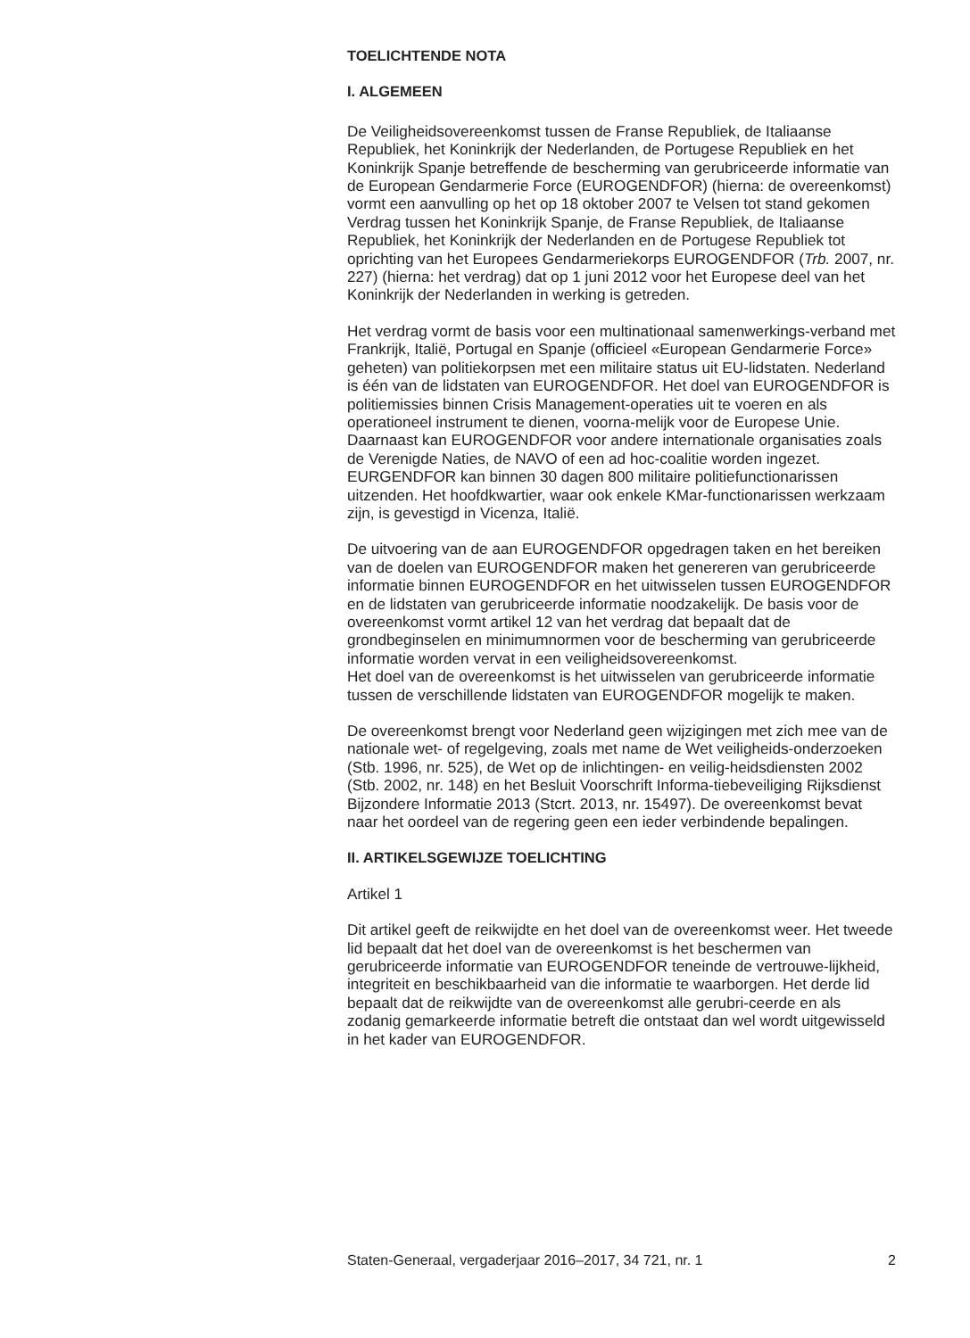TOELICHTENDE NOTA
I. ALGEMEEN
De Veiligheidsovereenkomst tussen de Franse Republiek, de Italiaanse Republiek, het Koninkrijk der Nederlanden, de Portugese Republiek en het Koninkrijk Spanje betreffende de bescherming van gerubriceerde informatie van de European Gendarmerie Force (EUROGENDFOR) (hierna: de overeenkomst) vormt een aanvulling op het op 18 oktober 2007 te Velsen tot stand gekomen Verdrag tussen het Koninkrijk Spanje, de Franse Republiek, de Italiaanse Republiek, het Koninkrijk der Nederlanden en de Portugese Republiek tot oprichting van het Europees Gendarmeriekorps EUROGENDFOR (Trb. 2007, nr. 227) (hierna: het verdrag) dat op 1 juni 2012 voor het Europese deel van het Koninkrijk der Nederlanden in werking is getreden.
Het verdrag vormt de basis voor een multinationaal samenwerkings-verband met Frankrijk, Italië, Portugal en Spanje (officieel «European Gendarmerie Force» geheten) van politiekorpsen met een militaire status uit EU-lidstaten. Nederland is één van de lidstaten van EUROGENDFOR. Het doel van EUROGENDFOR is politiemissies binnen Crisis Management-operaties uit te voeren en als operationeel instrument te dienen, voorna-melijk voor de Europese Unie. Daarnaast kan EUROGENDFOR voor andere internationale organisaties zoals de Verenigde Naties, de NAVO of een ad hoc-coalitie worden ingezet. EURGENDFOR kan binnen 30 dagen 800 militaire politiefunctionarissen uitzenden. Het hoofdkwartier, waar ook enkele KMar-functionarissen werkzaam zijn, is gevestigd in Vicenza, Italië.
De uitvoering van de aan EUROGENDFOR opgedragen taken en het bereiken van de doelen van EUROGENDFOR maken het genereren van gerubriceerde informatie binnen EUROGENDFOR en het uitwisselen tussen EUROGENDFOR en de lidstaten van gerubriceerde informatie noodzakelijk. De basis voor de overeenkomst vormt artikel 12 van het verdrag dat bepaalt dat de grondbeginselen en minimumnormen voor de bescherming van gerubriceerde informatie worden vervat in een veiligheidsovereenkomst.
Het doel van de overeenkomst is het uitwisselen van gerubriceerde informatie tussen de verschillende lidstaten van EUROGENDFOR mogelijk te maken.
De overeenkomst brengt voor Nederland geen wijzigingen met zich mee van de nationale wet- of regelgeving, zoals met name de Wet veiligheids-onderzoeken (Stb. 1996, nr. 525), de Wet op de inlichtingen- en veilig-heidsdiensten 2002 (Stb. 2002, nr. 148) en het Besluit Voorschrift Informa-tiebeveiliging Rijksdienst Bijzondere Informatie 2013 (Stcrt. 2013, nr. 15497). De overeenkomst bevat naar het oordeel van de regering geen een ieder verbindende bepalingen.
II. ARTIKELSGEWIJZE TOELICHTING
Artikel 1
Dit artikel geeft de reikwijdte en het doel van de overeenkomst weer. Het tweede lid bepaalt dat het doel van de overeenkomst is het beschermen van gerubriceerde informatie van EUROGENDFOR teneinde de vertrouwe-lijkheid, integriteit en beschikbaarheid van die informatie te waarborgen. Het derde lid bepaalt dat de reikwijdte van de overeenkomst alle gerubri-ceerde en als zodanig gemarkeerde informatie betreft die ontstaat dan wel wordt uitgewisseld in het kader van EUROGENDFOR.
Staten-Generaal, vergaderjaar 2016–2017, 34 721, nr. 1 2